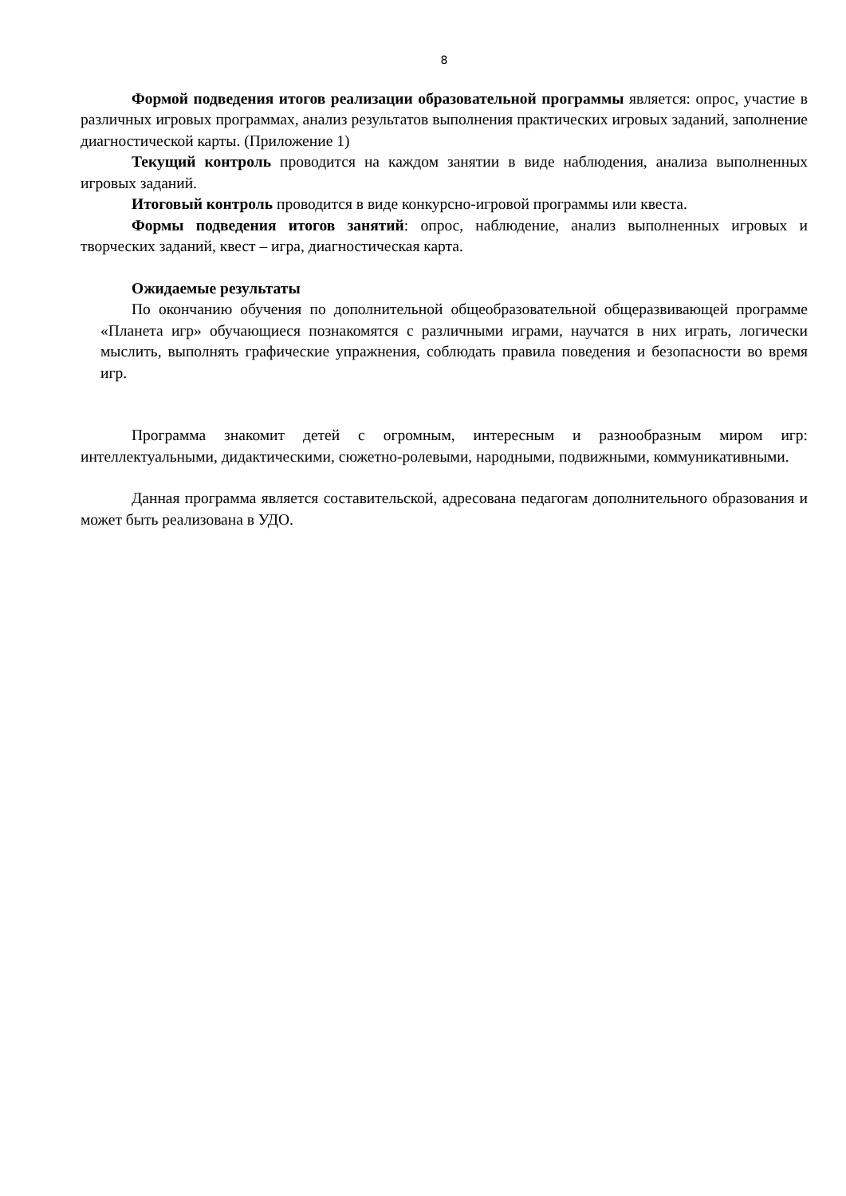8
Формой подведения итогов реализации образовательной программы является: опрос, участие в различных игровых программах, анализ результатов выполнения практических игровых заданий, заполнение диагностической карты. (Приложение 1)
Текущий контроль проводится на каждом занятии в виде наблюдения, анализа выполненных игровых заданий.
Итоговый контроль проводится в виде конкурсно-игровой программы или квеста.
Формы подведения итогов занятий: опрос, наблюдение, анализ выполненных игровых и творческих заданий, квест – игра, диагностическая карта.
Ожидаемые результаты
По окончанию обучения по дополнительной общеобразовательной общеразвивающей программе «Планета игр» обучающиеся познакомятся с различными играми, научатся в них играть, логически мыслить, выполнять графические упражнения, соблюдать правила поведения и безопасности во время игр.
Программа знакомит детей с огромным, интересным и разнообразным миром игр: интеллектуальными, дидактическими, сюжетно-ролевыми, народными, подвижными, коммуникативными.
Данная программа является составительской, адресована педагогам дополнительного образования и может быть реализована в УДО.